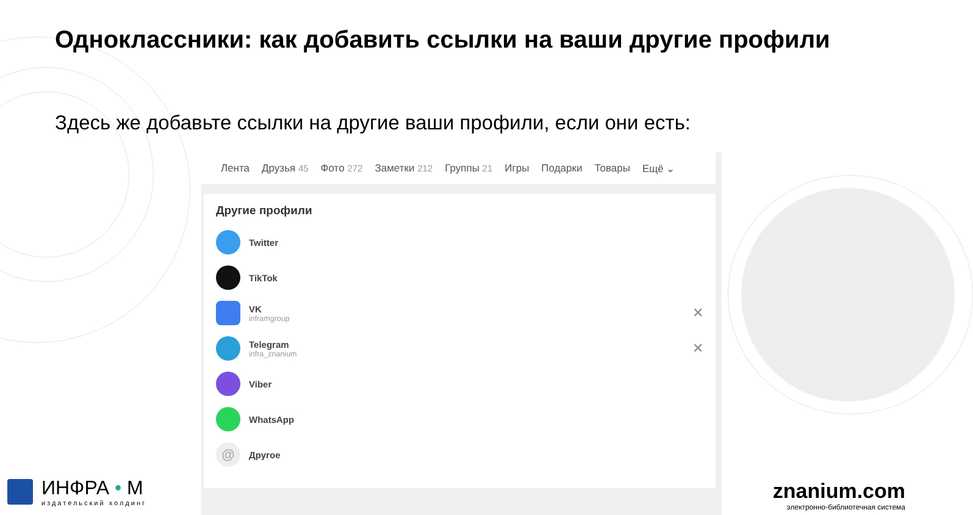Одноклассники: как добавить ссылки на ваши другие профили
Здесь же добавьте ссылки на другие ваши профили, если они есть:
Лента Друзья 45 Фото 272 Заметки 212 Группы 21 Игры Подарки Товары Ещё ⌄
Другие профили
Twitter
TikTok
VK
inframgroup
✕
Telegram
infra_znanium
✕
Viber
WhatsApp
@
Другое
ИНФРА • М
издательский холдинг
znanium.com
электронно-библиотечная система